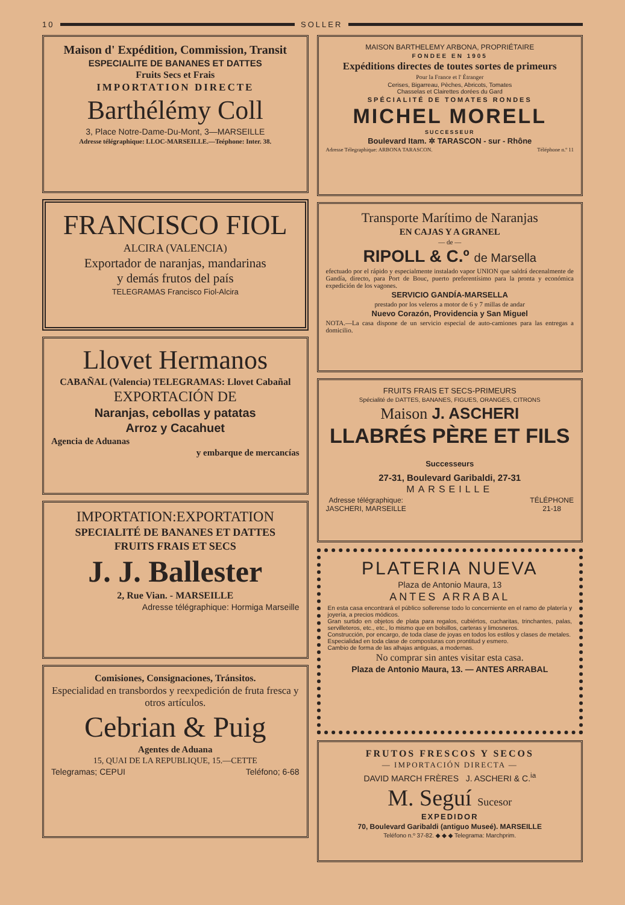10 SOLLER
Maison d' Expédition, Commission, Transit
ESPECIALITE DE BANANES ET DATTES
Fruits Secs et Frais
IMPORTATION DIRECTE
Barthélémy Coll
3, Place Notre-Dame-Du-Mont, 3—MARSEILLE
Adresse télégraphique: LLOC-MARSEILLE.—Teéphone: Inter. 38.
FRANCISCO FIOL
ALCIRA (VALENCIA)
Exportador de naranjas, mandarinas
y demás frutos del país
TELEGRAMAS Francisco Fiol-Alcira
Llovet Hermanos
CABAÑAL (Valencia) TELEGRAMAS: Llovet Cabañal
EXPORTACIÓN DE
Naranjas, cebollas y patatas
Arroz y Cacahuet
Agencia de Aduanas
y embarque de mercancías
IMPORTATION:EXPORTATION
SPECIALITÉ DE BANANES ET DATTES
FRUITS FRAIS ET SECS
J. J. Ballester
2, Rue Vian. - MARSEILLE
Adresse télégraphique: Hormiga Marseille
Comisiones, Consignaciones, Tránsitos.
Especialidad en transbordos y reexpedición de fruta fresca y otros artículos.
Cebrian & Puig
Agentes de Aduana
15, QUAI DE LA REPUBLIQUE, 15.—CETTE
Telegramas; CEPUI Teléfono; 6-68
MAISON BARTHELEMY ARBONA, PROPRIÉTAIRE
FONDEE EN 1905
Expéditions directes de toutes sortes de primeurs
Pour la France et l' Étranger
Cerises, Bigarreau, Pèches, Abricots, Tomates
Chasselas et Clairettes dorées du Gard
SPÉCIALITÉ DE TOMATES RONDES
MICHEL MORELL
SUCCESSEUR
Boulevard Itam. ✲ TARASCON - sur - Rhône
Adresse Télegraphique: ARBONA TARASCON. Téléphone n.º 11
Transporte Marítimo de Naranjas
EN CAJAS Y A GRANEL
— de —
RIPOLL & C.º de Marsella
efectuado por el rápido y especialmente instalado vapor UNION que saldrá decenalmente de Gandía, directo, para Port de Bouc, puerto preferentísimo para la pronta y económica expedición de los vagones.
SERVICIO GANDÍA-MARSELLA
prestado por los veleros a motor de 6 y 7 millas de andar
Nuevo Corazón, Providencia y San Miguel
NOTA.—La casa dispone de un servicio especial de auto-camiones para las entregas a domicilio.
FRUITS FRAIS ET SECS-PRIMEURS
Spécialité de DATTES, BANANES, FIGUES, ORANGES, CITRONS
Maison J. ASCHERI
LLABRÉS PÈRE ET FILS Successeurs
27-31, Boulevard Garibaldi, 27-31
MARSEILLE
Adresse télégraphique:
JASCHERI, MARSEILLE TÉLÉPHONE
21-18
PLATERIA NUEVA
Plaza de Antonio Maura, 13
ANTES ARRABAL
En esta casa encontrará el público sollerense todo lo concerniente en el ramo de platería y joyería, a precios módicos.
Gran surtido en objetos de plata para regalos, cubiértos, cucharitas, trinchantes, palas, servilleteros, etc., etc., lo mismo que en bolsillos, carteras y limosneros.
Construcción, por encargo, de toda clase de joyas en todos los estilos y clases de metales.
Especialidad en toda clase de composturas con prontitud y esmero.
Cambio de forma de las alhajas antiguas, a modernas.
No comprar sin antes visitar esta casa.
Plaza de Antonio Maura, 13. — ANTES ARRABAL
FRUTOS FRESCOS Y SECOS
— IMPORTACIÓN DIRECTA —
DAVID MARCH FRÈRES J. ASCHERI & C.<sup>ia</sup>
M. Seguí Sucesor
EXPEDIDOR
70, Boulevard Garibaldi (antiguo Museé). MARSEILLE
Teléfono n.º 37-82. ◆ ◆ ◆ Telegrama: Marchprim.